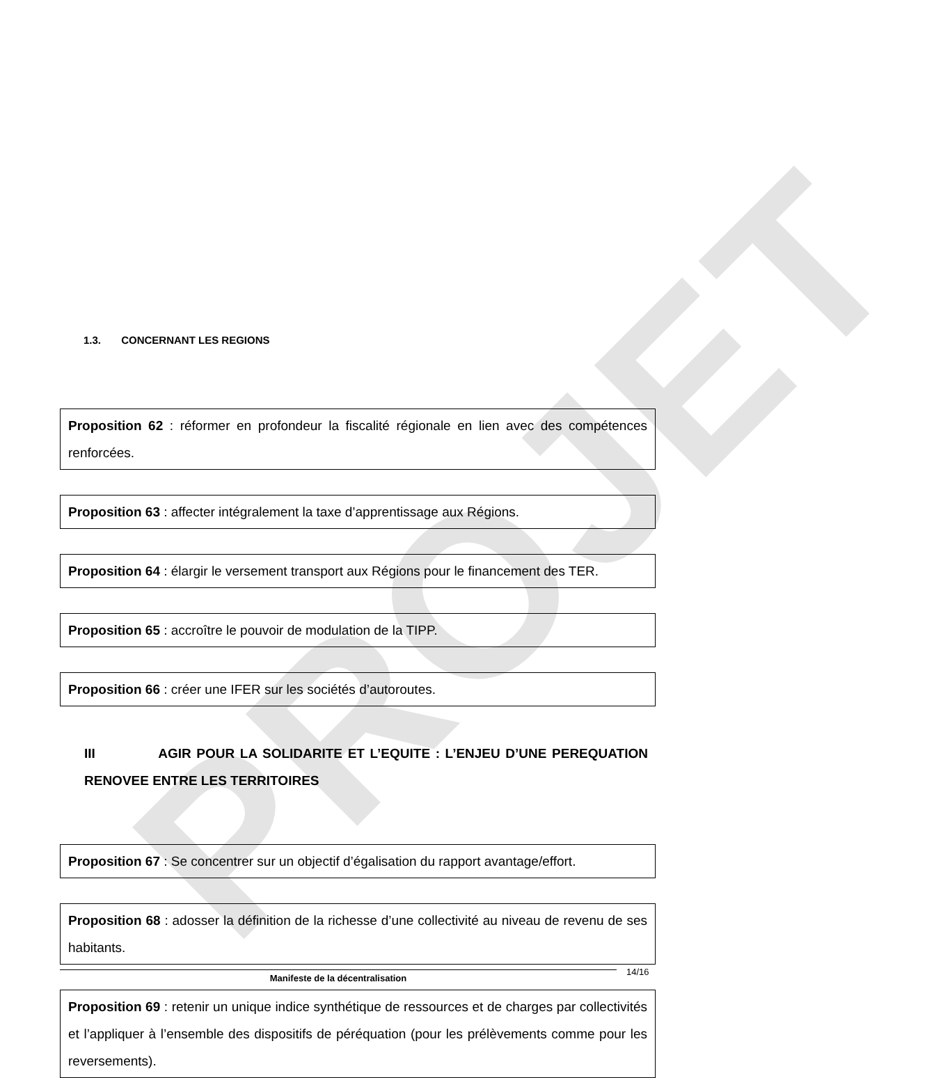PROJET
1.3. CONCERNANT LES REGIONS
Proposition 62 : réformer en profondeur la fiscalité régionale en lien avec des compétences renforcées.
Proposition 63 : affecter intégralement la taxe d’apprentissage aux Régions.
Proposition 64 : élargir le versement transport aux Régions pour le financement des TER.
Proposition 65 : accroître le pouvoir de modulation de la TIPP.
Proposition 66 : créer une IFER sur les sociétés d’autoroutes.
III AGIR POUR LA SOLIDARITE ET L’EQUITE : L’ENJEU D’UNE PEREQUATION RENOVEE ENTRE LES TERRITOIRES
Proposition 67 : Se concentrer sur un objectif d’égalisation du rapport avantage/effort.
Proposition 68 : adosser la définition de la richesse d’une collectivité au niveau de revenu de ses habitants.
Proposition 69 : retenir un unique indice synthétique de ressources et de charges par collectivités et l’appliquer à l’ensemble des dispositifs de péréquation (pour les prélèvements comme pour les reversements).
Manifeste de la décentralisation 14/16